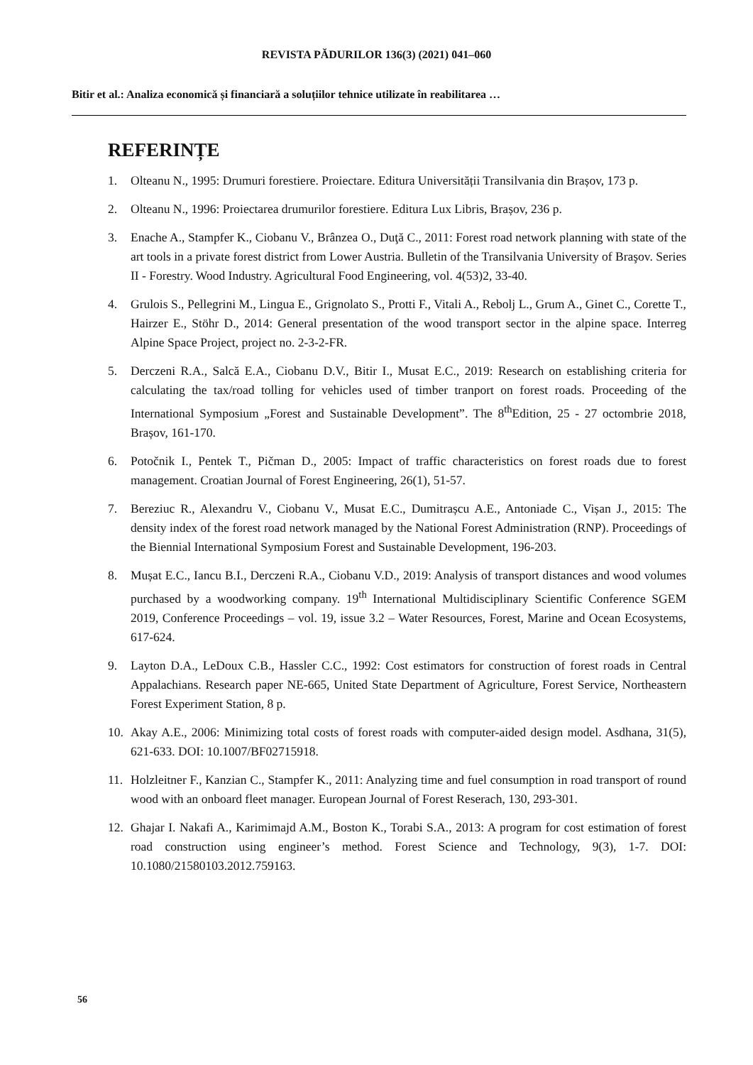REVISTA PĂDURILOR 136(3) (2021) 041–060
Bitir et al.: Analiza economică și financiară a soluțiilor tehnice utilizate în reabilitarea …
REFERINȚE
1. Olteanu N., 1995: Drumuri forestiere. Proiectare. Editura Universității Transilvania din Brașov, 173 p.
2. Olteanu N., 1996: Proiectarea drumurilor forestiere. Editura Lux Libris, Brașov, 236 p.
3. Enache A., Stampfer K., Ciobanu V., Brânzea O., Duţă C., 2011: Forest road network planning with state of the art tools in a private forest district from Lower Austria. Bulletin of the Transilvania University of Braşov. Series II - Forestry. Wood Industry. Agricultural Food Engineering, vol. 4(53)2, 33-40.
4. Grulois S., Pellegrini M., Lingua E., Grignolato S., Protti F., Vitali A., Rebolj L., Grum A., Ginet C., Corette T., Hairzer E., Stöhr D., 2014: General presentation of the wood transport sector in the alpine space. Interreg Alpine Space Project, project no. 2-3-2-FR.
5. Derczeni R.A., Salcă E.A., Ciobanu D.V., Bitir I., Musat E.C., 2019: Research on establishing criteria for calculating the tax/road tolling for vehicles used of timber tranport on forest roads. Proceeding of the International Symposium „Forest and Sustainable Development”. The 8<sup>th</sup>Edition, 25 - 27 octombrie 2018, Brașov, 161-170.
6. Potočnik I., Pentek T., Pičman D., 2005: Impact of traffic characteristics on forest roads due to forest management. Croatian Journal of Forest Engineering, 26(1), 51-57.
7. Bereziuc R., Alexandru V., Ciobanu V., Musat E.C., Dumitrașcu A.E., Antoniade C., Vișan J., 2015: The density index of the forest road network managed by the National Forest Administration (RNP). Proceedings of the Biennial International Symposium Forest and Sustainable Development, 196-203.
8. Mușat E.C., Iancu B.I., Derczeni R.A., Ciobanu V.D., 2019: Analysis of transport distances and wood volumes purchased by a woodworking company. 19<sup>th</sup> International Multidisciplinary Scientific Conference SGEM 2019, Conference Proceedings – vol. 19, issue 3.2 – Water Resources, Forest, Marine and Ocean Ecosystems, 617-624.
9. Layton D.A., LeDoux C.B., Hassler C.C., 1992: Cost estimators for construction of forest roads in Central Appalachians. Research paper NE-665, United State Department of Agriculture, Forest Service, Northeastern Forest Experiment Station, 8 p.
10. Akay A.E., 2006: Minimizing total costs of forest roads with computer-aided design model. Asdhana, 31(5), 621-633. DOI: 10.1007/BF02715918.
11. Holzleitner F., Kanzian C., Stampfer K., 2011: Analyzing time and fuel consumption in road transport of round wood with an onboard fleet manager. European Journal of Forest Reserach, 130, 293-301.
12. Ghajar I. Nakafi A., Karimimajd A.M., Boston K., Torabi S.A., 2013: A program for cost estimation of forest road construction using engineer’s method. Forest Science and Technology, 9(3), 1-7. DOI: 10.1080/21580103.2012.759163.
56